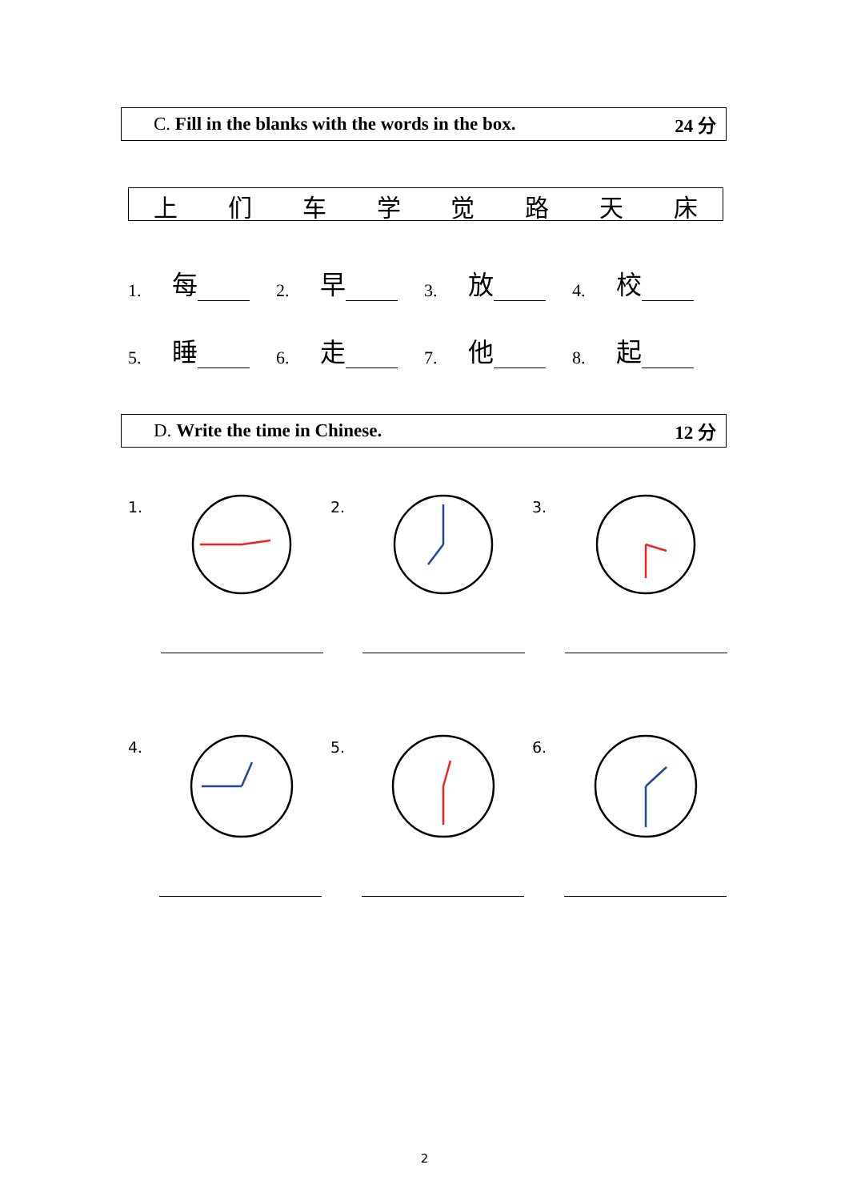C. Fill in the blanks with the words in the box. 24 分
| 上 | 们 | 车 | 学 | 觉 | 路 | 天 | 床 |
1. 每
2. 早
3. 放
4. 校
5. 睡
6. 走
7. 他
8. 起
D. Write the time in Chinese. 12 分
1. 2. 3.
4. 5. 6.
2